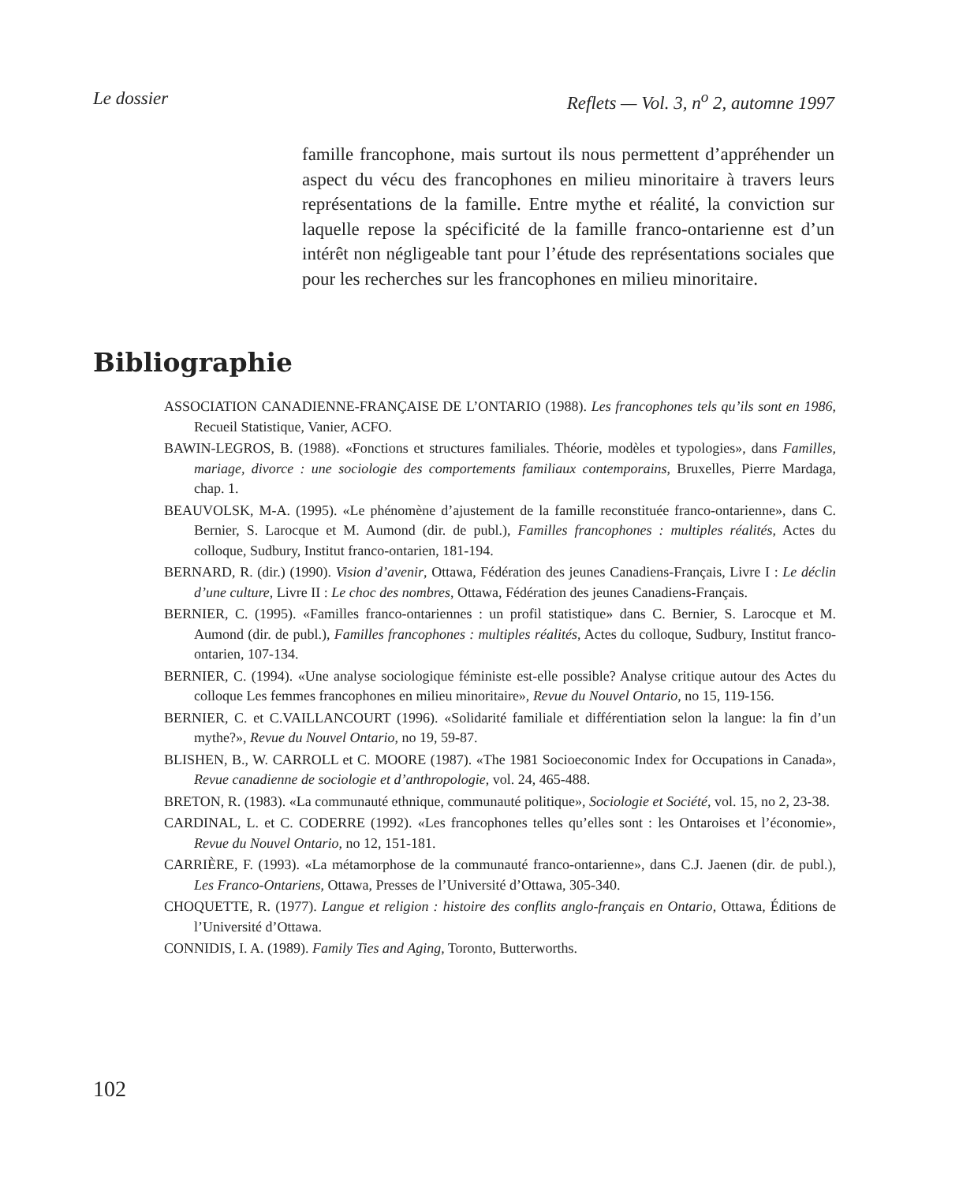Le dossier Reflets — Vol. 3, n<sup>o</sup> 2, automne 1997
famille francophone, mais surtout ils nous permettent d’appréhender un aspect du vécu des francophones en milieu minoritaire à travers leurs représentations de la famille. Entre mythe et réalité, la conviction sur laquelle repose la spécificité de la famille franco-ontarienne est d’un intérêt non négligeable tant pour l’étude des représentations sociales que pour les recherches sur les francophones en milieu minoritaire.
Bibliographie
ASSOCIATION CANADIENNE-FRANÇAISE DE L’ONTARIO (1988). Les francophones tels qu’ils sont en 1986, Recueil Statistique, Vanier, ACFO.
BAWIN-LEGROS, B. (1988). «Fonctions et structures familiales. Théorie, modèles et typologies», dans Familles, mariage, divorce : une sociologie des comportements familiaux contemporains, Bruxelles, Pierre Mardaga, chap. 1.
BEAUVOLSK, M-A. (1995). «Le phénomène d’ajustement de la famille reconstituée franco-ontarienne», dans C. Bernier, S. Larocque et M. Aumond (dir. de publ.), Familles francophones : multiples réalités, Actes du colloque, Sudbury, Institut franco-ontarien, 181-194.
BERNARD, R. (dir.) (1990). Vision d’avenir, Ottawa, Fédération des jeunes Canadiens-Français, Livre I : Le déclin d’une culture, Livre II : Le choc des nombres, Ottawa, Fédération des jeunes Canadiens-Français.
BERNIER, C. (1995). «Familles franco-ontariennes : un profil statistique» dans C. Bernier, S. Larocque et M. Aumond (dir. de publ.), Familles francophones : multiples réalités, Actes du colloque, Sudbury, Institut franco-ontarien, 107-134.
BERNIER, C. (1994). «Une analyse sociologique féministe est-elle possible? Analyse critique autour des Actes du colloque Les femmes francophones en milieu minoritaire», Revue du Nouvel Ontario, no 15, 119-156.
BERNIER, C. et C.VAILLANCOURT (1996). «Solidarité familiale et différentiation selon la langue: la fin d’un mythe?», Revue du Nouvel Ontario, no 19, 59-87.
BLISHEN, B., W. CARROLL et C. MOORE (1987). «The 1981 Socioeconomic Index for Occupations in Canada», Revue canadienne de sociologie et d’anthropologie, vol. 24, 465-488.
BRETON, R. (1983). «La communauté ethnique, communauté politique», Sociologie et Société, vol. 15, no 2, 23-38.
CARDINAL, L. et C. CODERRE (1992). «Les francophones telles qu’elles sont : les Ontaroises et l’économie», Revue du Nouvel Ontario, no 12, 151-181.
CARRIÈRE, F. (1993). «La métamorphose de la communauté franco-ontarienne», dans C.J. Jaenen (dir. de publ.), Les Franco-Ontariens, Ottawa, Presses de l’Université d’Ottawa, 305-340.
CHOQUETTE, R. (1977). Langue et religion : histoire des conflits anglo-français en Ontario, Ottawa, Éditions de l’Université d’Ottawa.
CONNIDIS, I. A. (1989). Family Ties and Aging, Toronto, Butterworths.
102